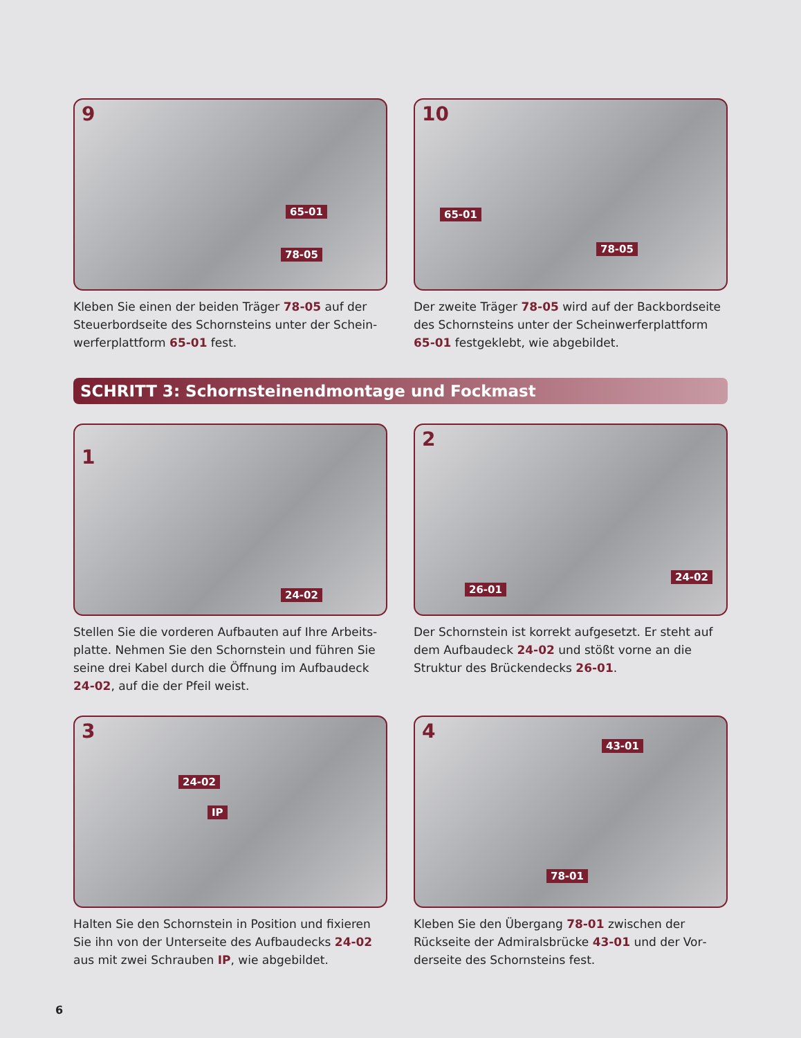9
65-01
78-05
Kleben Sie einen der beiden Träger 78-05 auf der Steuerbordseite des Schornsteins unter der Schein­werferplattform 65-01 fest.
10
65-01
78-05
Der zweite Träger 78-05 wird auf der Backbordsei­te des Schornsteins unter der Scheinwerferplatt­form 65-01 festgeklebt, wie abgebildet.
SCHRITT 3: Schornsteinendmontage und Fockmast
1
24-02
Stellen Sie die vorderen Aufbauten auf Ihre Arbeits­platte. Nehmen Sie den Schornstein und führen Sie seine drei Kabel durch die Öffnung im Aufbaudeck 24-02, auf die der Pfeil weist.
2
26-01
24-02
Der Schornstein ist korrekt aufgesetzt. Er steht auf dem Aufbaudeck 24-02 und stößt vorne an die Struktur des Brückendecks 26-01.
3
24-02
IP
Halten Sie den Schornstein in Position und fixieren Sie ihn von der Unterseite des Aufbaudecks 24-02 aus mit zwei Schrauben IP, wie abgebildet.
4
43-01
78-01
Kleben Sie den Übergang 78-01 zwischen der Rückseite der Admiralsbrücke 43-01 und der Vor­derseite des Schornsteins fest.
6